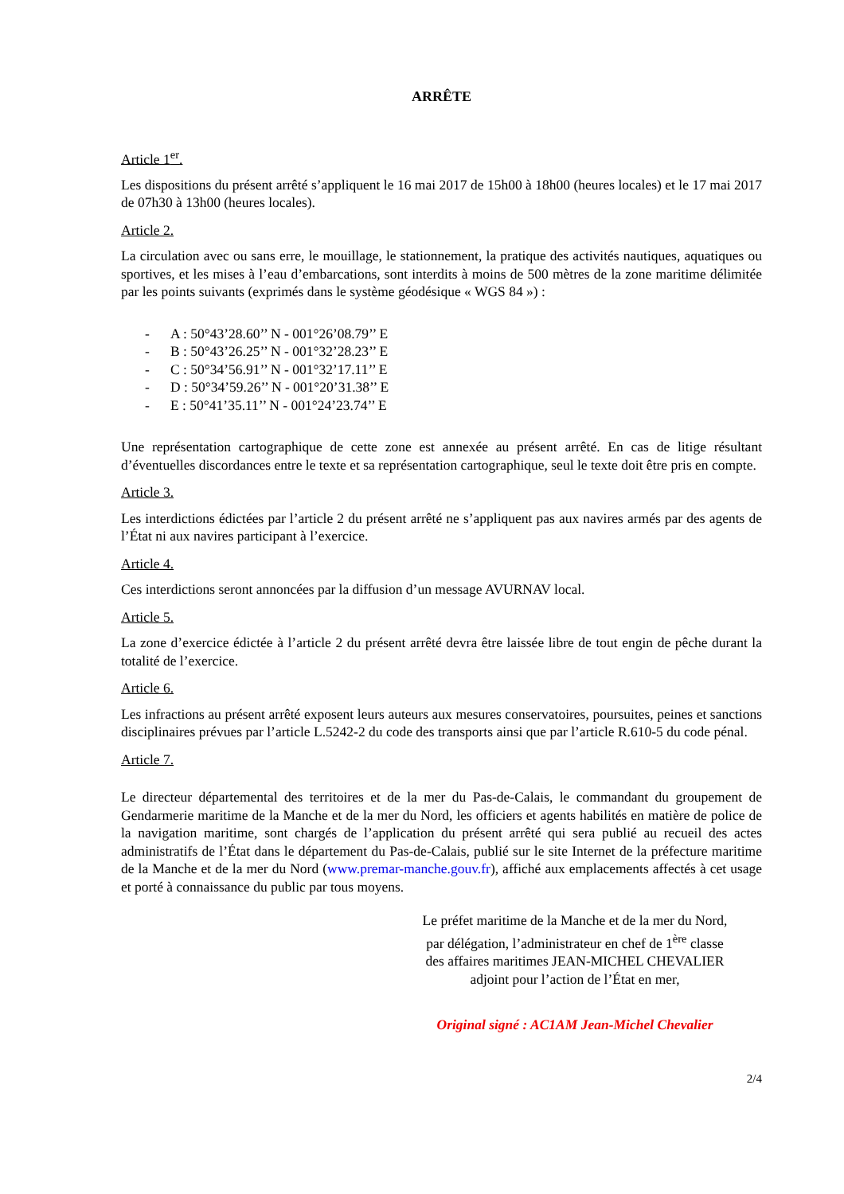ARRÊTE
Article 1<sup>er</sup>.
Les dispositions du présent arrêté s’appliquent le 16 mai 2017 de 15h00 à 18h00 (heures locales) et le 17 mai 2017 de 07h30 à 13h00 (heures locales).
Article 2.
La circulation avec ou sans erre, le mouillage, le stationnement, la pratique des activités nautiques, aquatiques ou sportives, et les mises à l’eau d’embarcations, sont interdits à moins de 500 mètres de la zone maritime délimitée par les points suivants (exprimés dans le système géodésique « WGS 84 ») :
- A : 50°43’28.60’’ N - 001°26’08.79’’ E
- B : 50°43’26.25’’ N - 001°32’28.23’’ E
- C : 50°34’56.91’’ N - 001°32’17.11’’ E
- D : 50°34’59.26’’ N - 001°20’31.38’’ E
- E : 50°41’35.11’’ N - 001°24’23.74’’ E
Une représentation cartographique de cette zone est annexée au présent arrêté. En cas de litige résultant d’éventuelles discordances entre le texte et sa représentation cartographique, seul le texte doit être pris en compte.
Article 3.
Les interdictions édictées par l’article 2 du présent arrêté ne s’appliquent pas aux navires armés par des agents de l’État ni aux navires participant à l’exercice.
Article 4.
Ces interdictions seront annoncées par la diffusion d’un message AVURNAV local.
Article 5.
La zone d’exercice édictée à l’article 2 du présent arrêté devra être laissée libre de tout engin de pêche durant la totalité de l’exercice.
Article 6.
Les infractions au présent arrêté exposent leurs auteurs aux mesures conservatoires, poursuites, peines et sanctions disciplinaires prévues par l’article L.5242-2 du code des transports ainsi que par l’article R.610-5 du code pénal.
Article 7.
Le directeur départemental des territoires et de la mer du Pas-de-Calais, le commandant du groupement de Gendarmerie maritime de la Manche et de la mer du Nord, les officiers et agents habilités en matière de police de la navigation maritime, sont chargés de l’application du présent arrêté qui sera publié au recueil des actes administratifs de l’État dans le département du Pas-de-Calais, publié sur le site Internet de la préfecture maritime de la Manche et de la mer du Nord (www.premar-manche.gouv.fr), affiché aux emplacements affectés à cet usage et porté à connaissance du public par tous moyens.
Le préfet maritime de la Manche et de la mer du Nord,
par délégation, l’administrateur en chef de 1<sup>ère</sup> classe
des affaires maritimes JEAN-MICHEL CHEVALIER
adjoint pour l’action de l’État en mer,
Original signé : AC1AM Jean-Michel Chevalier
2/4